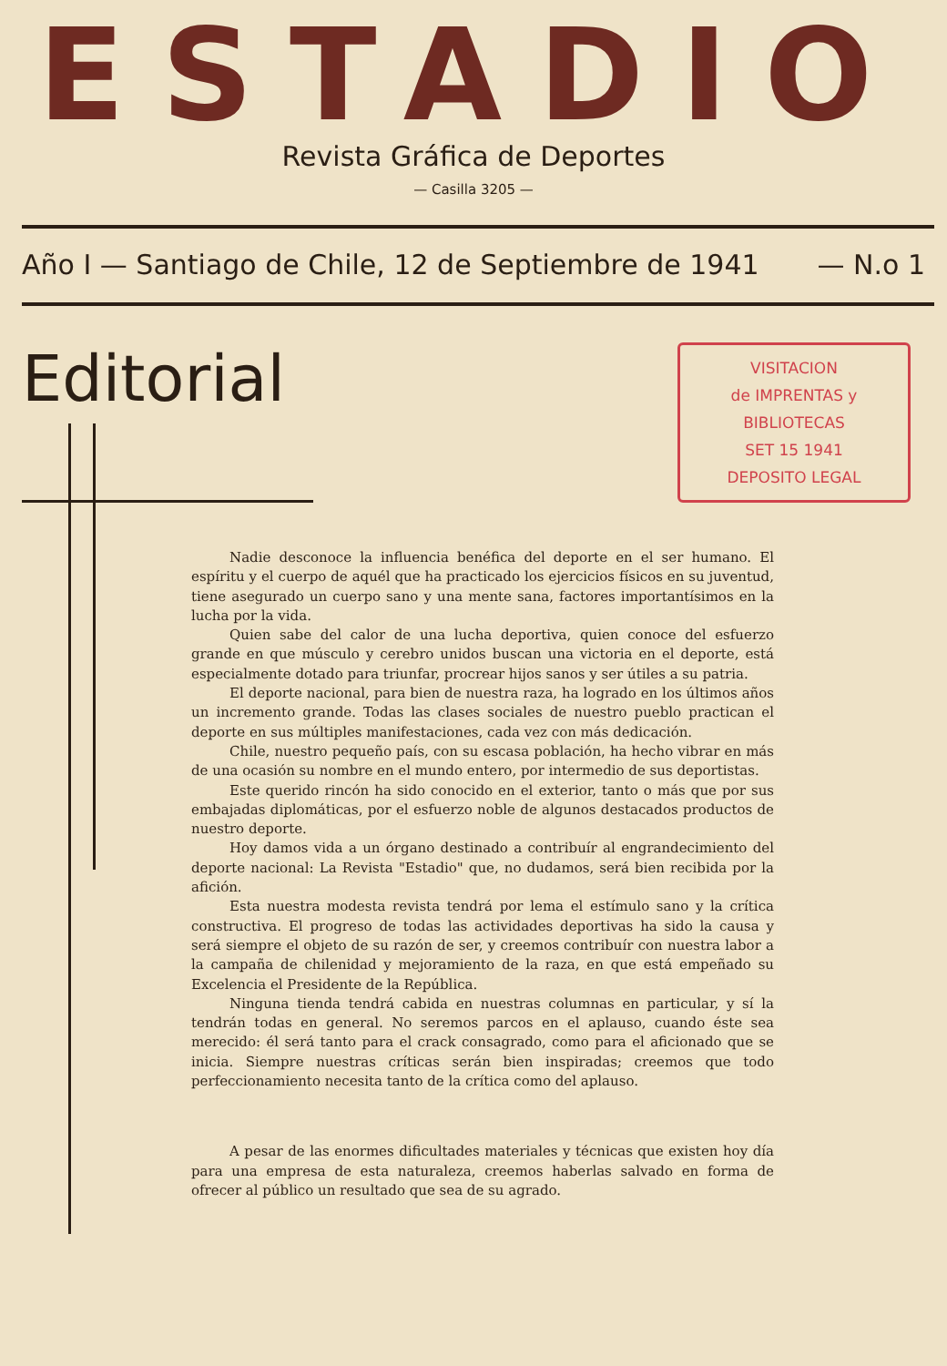ESTADIO
Revista Gráfica de Deportes
— Casilla 3205 —
Año I — Santiago de Chile, 12 de Septiembre de 1941 — N.o 1
Editorial
VISITACION
de IMPRENTAS y BIBLIOTECAS
SET 15 1941
DEPOSITO LEGAL
Nadie desconoce la influencia benéfica del deporte en el ser humano. El espíritu y el cuerpo de aquél que ha practicado los ejercicios físicos en su juventud, tiene asegurado un cuerpo sano y una mente sana, factores importantísimos en la lucha por la vida.
Quien sabe del calor de una lucha deportiva, quien conoce del esfuerzo grande en que músculo y cerebro unidos buscan una victoria en el deporte, está especialmente dotado para triunfar, procrear hijos sanos y ser útiles a su patria.
El deporte nacional, para bien de nuestra raza, ha logrado en los últimos años un incremento grande. Todas las clases sociales de nuestro pueblo practican el deporte en sus múltiples manifestaciones, cada vez con más dedicación.
Chile, nuestro pequeño país, con su escasa población, ha hecho vibrar en más de una ocasión su nombre en el mundo entero, por intermedio de sus deportistas.
Este querido rincón ha sido conocido en el exterior, tanto o más que por sus embajadas diplomáticas, por el esfuerzo noble de algunos destacados productos de nuestro deporte.
Hoy damos vida a un órgano destinado a contribuír al engrandecimiento del deporte nacional: La Revista "Estadio" que, no dudamos, será bien recibida por la afición.
Esta nuestra modesta revista tendrá por lema el estímulo sano y la crítica constructiva. El progreso de todas las actividades deportivas ha sido la causa y será siempre el objeto de su razón de ser, y creemos contribuír con nuestra labor a la campaña de chilenidad y mejoramiento de la raza, en que está empeñado su Excelencia el Presidente de la República.
Ninguna tienda tendrá cabida en nuestras columnas en particular, y sí la tendrán todas en general. No seremos parcos en el aplauso, cuando éste sea merecido: él será tanto para el crack consagrado, como para el aficionado que se inicia. Siempre nuestras críticas serán bien inspiradas; creemos que todo perfeccionamiento necesita tanto de la crítica como del aplauso.
A pesar de las enormes dificultades materiales y técnicas que existen hoy día para una empresa de esta naturaleza, creemos haberlas salvado en forma de ofrecer al público un resultado que sea de su agrado.